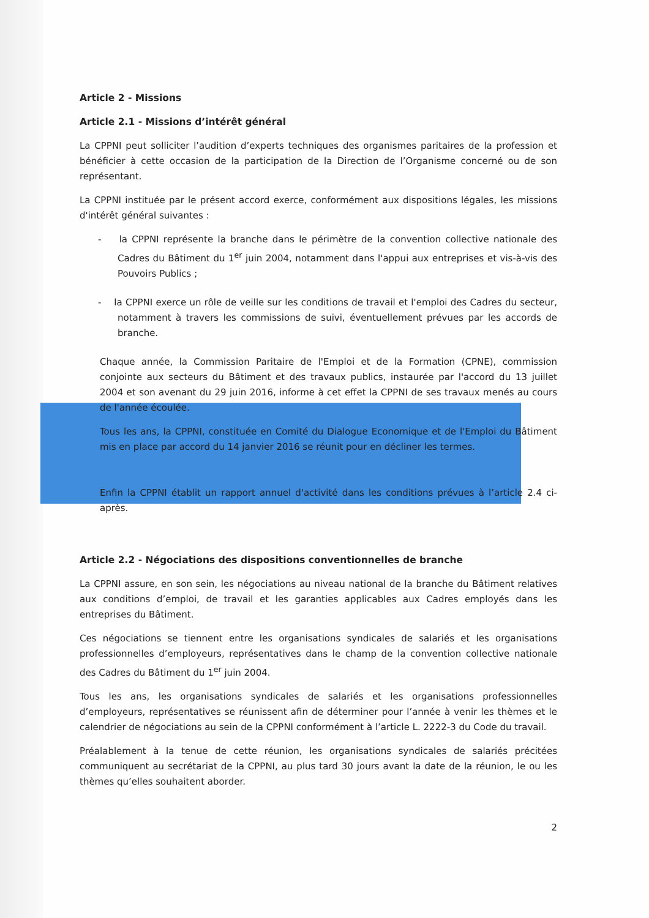Article 2 - Missions
Article 2.1 - Missions d’intérêt général
La CPPNI peut solliciter l’audition d’experts techniques des organismes paritaires de la profession et bénéficier à cette occasion de la participation de la Direction de l’Organisme concerné ou de son représentant.
La CPPNI instituée par le présent accord exerce, conformément aux dispositions légales, les missions d'intérêt général suivantes :
- la CPPNI représente la branche dans le périmètre de la convention collective nationale des Cadres du Bâtiment du 1<sup>er</sup> juin 2004, notamment dans l'appui aux entreprises et vis-à-vis des Pouvoirs Publics ;
- la CPPNI exerce un rôle de veille sur les conditions de travail et l'emploi des Cadres du secteur, notamment à travers les commissions de suivi, éventuellement prévues par les accords de branche.
Chaque année, la Commission Paritaire de l'Emploi et de la Formation (CPNE), commission conjointe aux secteurs du Bâtiment et des travaux publics, instaurée par l'accord du 13 juillet 2004 et son avenant du 29 juin 2016, informe à cet effet la CPPNI de ses travaux menés au cours de l'année écoulée.
Tous les ans, la CPPNI, constituée en Comité du Dialogue Economique et de l'Emploi du Bâtiment mis en place par accord du 14 janvier 2016 se réunit pour en décliner les termes.
Enfin la CPPNI établit un rapport annuel d'activité dans les conditions prévues à l’article 2.4 ci-après.
Article 2.2 - Négociations des dispositions conventionnelles de branche
La CPPNI assure, en son sein, les négociations au niveau national de la branche du Bâtiment relatives aux conditions d’emploi, de travail et les garanties applicables aux Cadres employés dans les entreprises du Bâtiment.
Ces négociations se tiennent entre les organisations syndicales de salariés et les organisations professionnelles d’employeurs, représentatives dans le champ de la convention collective nationale des Cadres du Bâtiment du 1<sup>er</sup> juin 2004.
Tous les ans, les organisations syndicales de salariés et les organisations professionnelles d’employeurs, représentatives se réunissent afin de déterminer pour l’année à venir les thèmes et le calendrier de négociations au sein de la CPPNI conformément à l’article L. 2222-3 du Code du travail.
Préalablement à la tenue de cette réunion, les organisations syndicales de salariés précitées communiquent au secrétariat de la CPPNI, au plus tard 30 jours avant la date de la réunion, le ou les thèmes qu’elles souhaitent aborder.
2